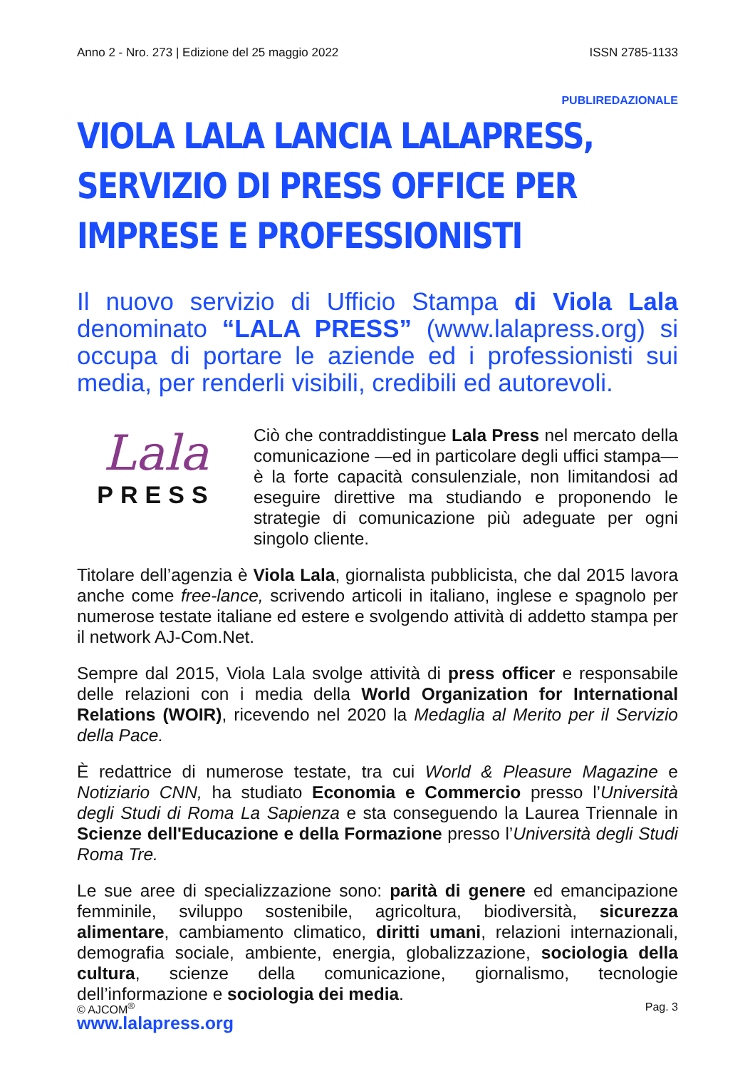Anno 2 - Nro. 273 | Edizione del 25 maggio 2022 ISSN 2785-1133
PUBLIREDAZIONALE
VIOLA LALA LANCIA LALAPRESS, SERVIZIO DI PRESS OFFICE PER IMPRESE E PROFESSIONISTI
Il nuovo servizio di Ufficio Stampa di Viola Lala denominato “LALA PRESS” (www.lalapress.org) si occupa di portare le aziende ed i professionisti sui media, per renderli visibili, credibili ed autorevoli.
Lala
PRESS
Ciò che contraddistingue Lala Press nel mercato della comunicazione —ed in particolare degli uffici stampa— è la forte capacità consulenziale, non limitandosi ad eseguire direttive ma studiando e proponendo le strategie di comunicazione più adeguate per ogni singolo cliente.
Titolare dell’agenzia è Viola Lala, giornalista pubblicista, che dal 2015 lavora anche come free-lance, scrivendo articoli in italiano, inglese e spagnolo per numerose testate italiane ed estere e svolgendo attività di addetto stampa per il network AJ-Com.Net.
Sempre dal 2015, Viola Lala svolge attività di press officer e responsabile delle relazioni con i media della World Organization for International Relations (WOIR), ricevendo nel 2020 la Medaglia al Merito per il Servizio della Pace.
È redattrice di numerose testate, tra cui World & Pleasure Magazine e Notiziario CNN, ha studiato Economia e Commercio presso l’Università degli Studi di Roma La Sapienza e sta conseguendo la Laurea Triennale in Scienze dell'Educazione e della Formazione presso l’Università degli Studi Roma Tre.
Le sue aree di specializzazione sono: parità di genere ed emancipazione femminile, sviluppo sostenibile, agricoltura, biodiversità, sicurezza alimentare, cambiamento climatico, diritti umani, relazioni internazionali, demografia sociale, ambiente, energia, globalizzazione, sociologia della cultura, scienze della comunicazione, giornalismo, tecnologie dell’informazione e sociologia dei media.
www.lalapress.org
© AJCOM<sup>®</sup> Pag. 3